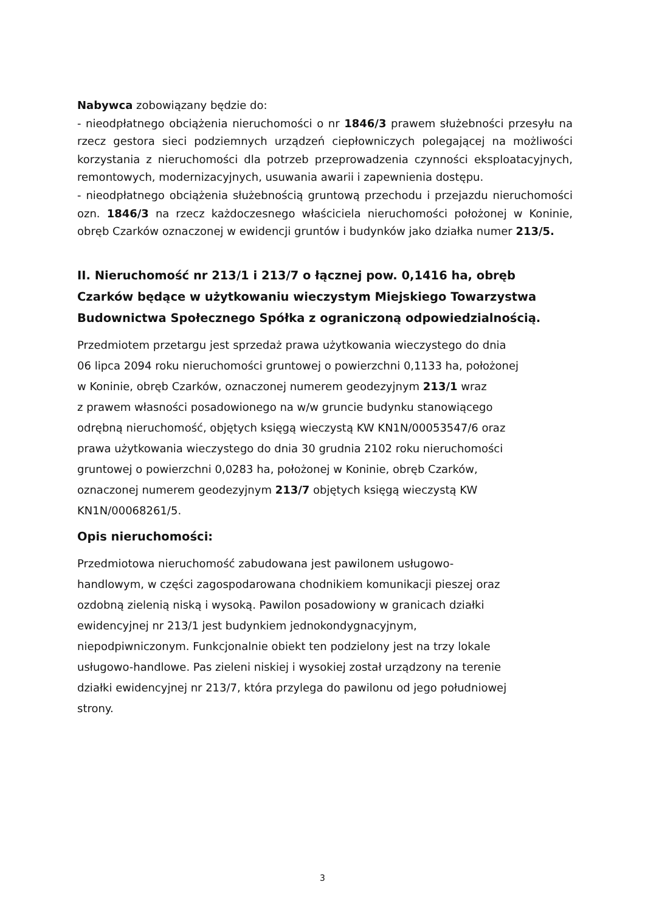Nabywca zobowiązany będzie do:
- nieodpłatnego obciążenia nieruchomości o nr 1846/3 prawem służebności przesyłu na rzecz gestora sieci podziemnych urządzeń ciepłowniczych polegającej na możliwości korzystania z nieruchomości dla potrzeb przeprowadzenia czynności eksploatacyjnych, remontowych, modernizacyjnych, usuwania awarii i zapewnienia dostępu.
- nieodpłatnego obciążenia służebnością gruntową przechodu i przejazdu nieruchomości ozn. 1846/3 na rzecz każdoczesnego właściciela nieruchomości położonej w Koninie, obręb Czarków oznaczonej w ewidencji gruntów i budynków jako działka numer 213/5.
II. Nieruchomość nr 213/1 i 213/7 o łącznej pow. 0,1416 ha, obręb Czarków będące w użytkowaniu wieczystym Miejskiego Towarzystwa Budownictwa Społecznego Spółka z ograniczoną odpowiedzialnością.
Przedmiotem przetargu jest sprzedaż prawa użytkowania wieczystego do dnia
06 lipca 2094 roku nieruchomości gruntowej o powierzchni 0,1133 ha, położonej
w Koninie, obręb Czarków, oznaczonej numerem geodezyjnym 213/1 wraz
z prawem własności posadowionego na w/w gruncie budynku stanowiącego
odrębną nieruchomość, objętych księgą wieczystą KW KN1N/00053547/6 oraz
prawa użytkowania wieczystego do dnia 30 grudnia 2102 roku nieruchomości
gruntowej o powierzchni 0,0283 ha, położonej w Koninie, obręb Czarków,
oznaczonej numerem geodezyjnym 213/7 objętych księgą wieczystą KW
KN1N/00068261/5.
Opis nieruchomości:
Przedmiotowa nieruchomość zabudowana jest pawilonem usługowo-
handlowym, w części zagospodarowana chodnikiem komunikacji pieszej oraz
ozdobną zielenią niską i wysoką. Pawilon posadowiony w granicach działki
ewidencyjnej nr 213/1 jest budynkiem jednokondygnacyjnym,
niepodpiwniczonym. Funkcjonalnie obiekt ten podzielony jest na trzy lokale
usługowo-handlowe. Pas zieleni niskiej i wysokiej został urządzony na terenie
działki ewidencyjnej nr 213/7, która przylega do pawilonu od jego południowej
strony.
3